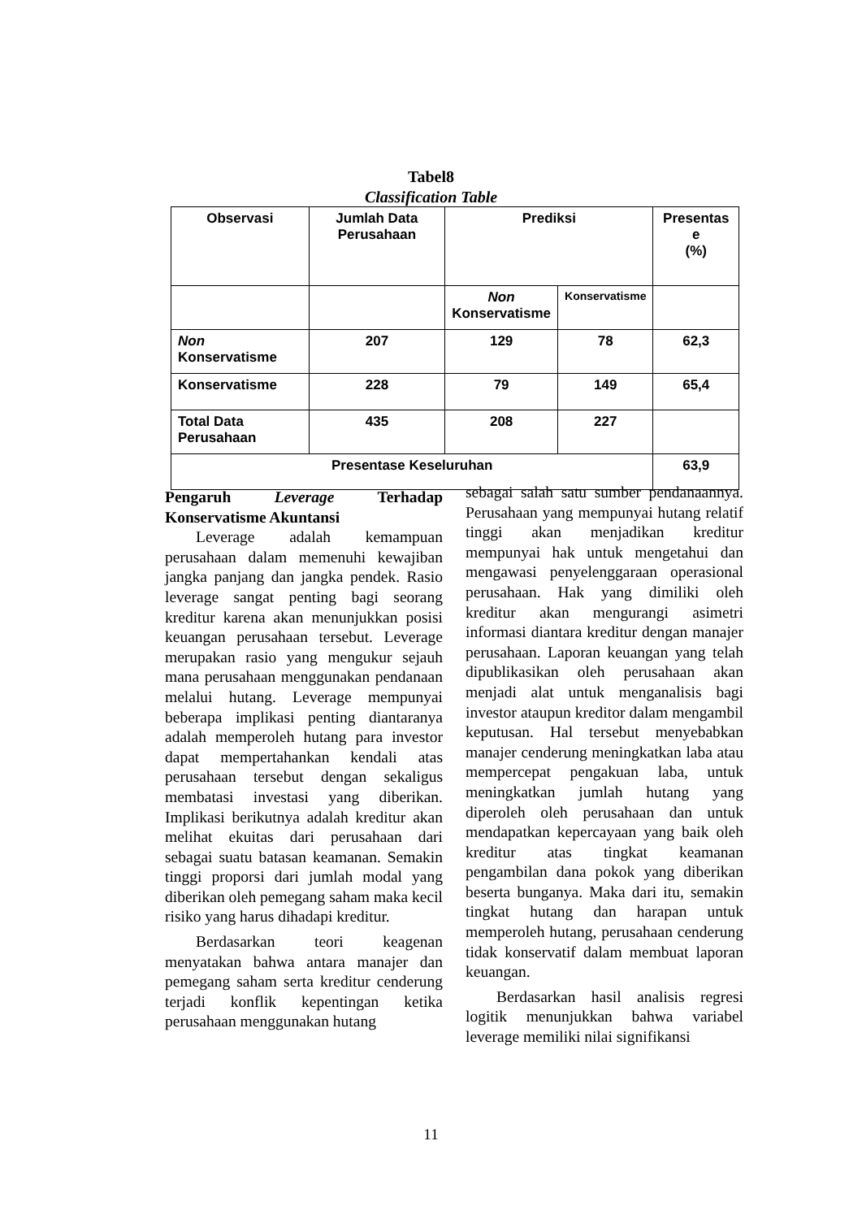Tabel8
Classification Table
| Observasi | Jumlah Data Perusahaan | Prediksi | | Presentas e (%) |
| --- | --- | --- | --- | --- |
| | | Non Konservatisme | Konservatisme | |
| Non Konservatisme | 207 | 129 | 78 | 62,3 |
| Konservatisme | 228 | 79 | 149 | 65,4 |
| Total Data Perusahaan | 435 | 208 | 227 | |
| Presentase Keseluruhan | | | | 63,9 |
Pengaruh Leverage Terhadap Konservatisme Akuntansi
Leverage adalah kemampuan perusahaan dalam memenuhi kewajiban jangka panjang dan jangka pendek. Rasio leverage sangat penting bagi seorang kreditur karena akan menunjukkan posisi keuangan perusahaan tersebut. Leverage merupakan rasio yang mengukur sejauh mana perusahaan menggunakan pendanaan melalui hutang. Leverage mempunyai beberapa implikasi penting diantaranya adalah memperoleh hutang para investor dapat mempertahankan kendali atas perusahaan tersebut dengan sekaligus membatasi investasi yang diberikan. Implikasi berikutnya adalah kreditur akan melihat ekuitas dari perusahaan dari sebagai suatu batasan keamanan. Semakin tinggi proporsi dari jumlah modal yang diberikan oleh pemegang saham maka kecil risiko yang harus dihadapi kreditur.
Berdasarkan teori keagenan menyatakan bahwa antara manajer dan pemegang saham serta kreditur cenderung terjadi konflik kepentingan ketika perusahaan menggunakan hutang
sebagai salah satu sumber pendanaannya. Perusahaan yang mempunyai hutang relatif tinggi akan menjadikan kreditur mempunyai hak untuk mengetahui dan mengawasi penyelenggaraan operasional perusahaan. Hak yang dimiliki oleh kreditur akan mengurangi asimetri informasi diantara kreditur dengan manajer perusahaan. Laporan keuangan yang telah dipublikasikan oleh perusahaan akan menjadi alat untuk menganalisis bagi investor ataupun kreditor dalam mengambil keputusan. Hal tersebut menyebabkan manajer cenderung meningkatkan laba atau mempercepat pengakuan laba, untuk meningkatkan jumlah hutang yang diperoleh oleh perusahaan dan untuk mendapatkan kepercayaan yang baik oleh kreditur atas tingkat keamanan pengambilan dana pokok yang diberikan beserta bunganya. Maka dari itu, semakin tingkat hutang dan harapan untuk memperoleh hutang, perusahaan cenderung tidak konservatif dalam membuat laporan keuangan.
Berdasarkan hasil analisis regresi logitik menunjukkan bahwa variabel leverage memiliki nilai signifikansi
11